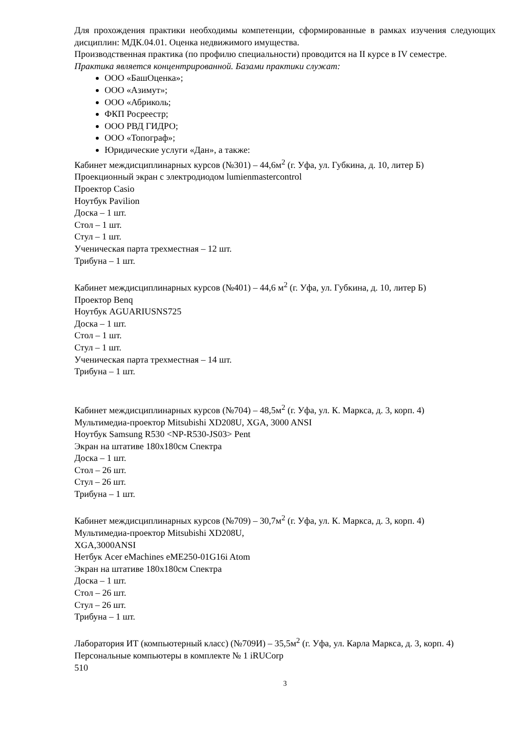Для прохождения практики необходимы компетенции, сформированные в рамках изучения следующих дисциплин: МДК.04.01. Оценка недвижимого имущества.
Производственная практика (по профилю специальности) проводится на II курсе в IV семестре.
Практика является концентрированной. Базами практики служат:
ООО «БашОценка»;
ООО «Азимут»;
ООО «Абриколь;
ФКП Росреестр;
ООО РВД ГИДРО;
ООО «Топограф»;
Юридические услуги «Дан», а также:
Кабинет междисциплинарных курсов (№301) – 44,6м<sup>2</sup> (г. Уфа, ул. Губкина, д. 10, литер Б)
Проекционный экран с электродиодом lumienmastercontrol
Проектор Casio
Ноутбук Pavilion
Доска – 1 шт.
Стол – 1 шт.
Стул – 1 шт.
Ученическая парта трехместная – 12 шт.
Трибуна – 1 шт.
Кабинет междисциплинарных курсов (№401) – 44,6 м<sup>2</sup> (г. Уфа, ул. Губкина, д. 10, литер Б)
Проектор Benq
Ноутбук AGUARIUSNS725
Доска – 1 шт.
Стол – 1 шт.
Стул – 1 шт.
Ученическая парта трехместная – 14 шт.
Трибуна – 1 шт.
Кабинет междисциплинарных курсов (№704) – 48,5м<sup>2</sup> (г. Уфа, ул. К. Маркса, д. 3, корп. 4)
Мультимедиа-проектор Mitsubishi XD208U, XGA, 3000 ANSI
Ноутбук Samsung R530 <NP-R530-JS03> Pent
Экран на штативе 180x180см Спектра
Доска – 1 шт.
Стол – 26 шт.
Стул – 26 шт.
Трибуна – 1 шт.
Кабинет междисциплинарных курсов (№709) – 30,7м<sup>2</sup> (г. Уфа, ул. К. Маркса, д. 3, корп. 4)
Мультимедиа-проектор Mitsubishi XD208U,
XGA,3000ANSI
Нетбук Acer eMachines eME250-01G16i Atom
Экран на штативе 180x180см Спектра
Доска – 1 шт.
Стол – 26 шт.
Стул – 26 шт.
Трибуна – 1 шт.
Лаборатория ИТ (компьютерный класс) (№709И) – 35,5м<sup>2</sup> (г. Уфа, ул. Карла Маркса, д. 3, корп. 4)
Персональные компьютеры в комплекте № 1 iRUCorp
510
3